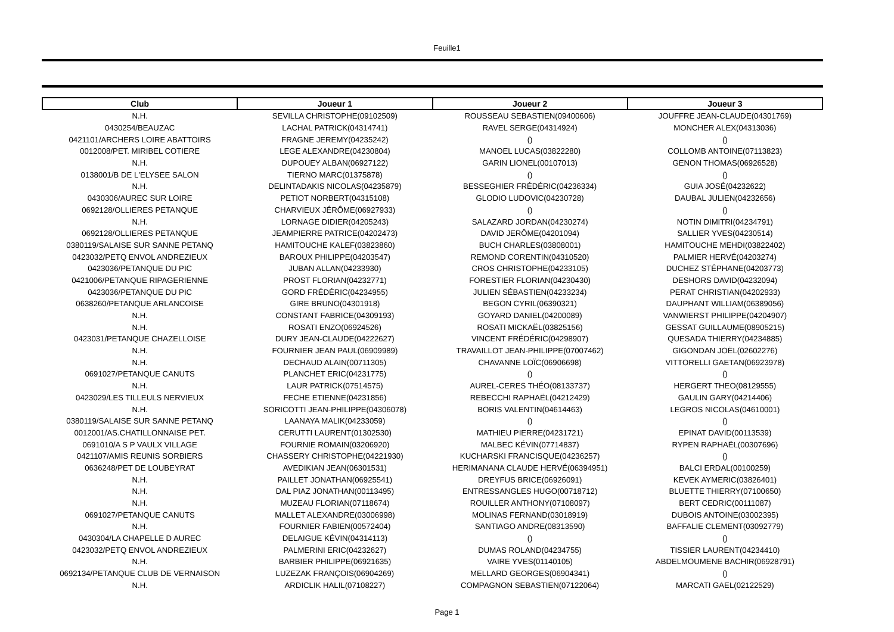Feuille1
| Club | Joueur 1 | Joueur 2 | Joueur 3 |
| --- | --- | --- | --- |
| N.H. | SEVILLA CHRISTOPHE(09102509) | ROUSSEAU SEBASTIEN(09400606) | JOUFFRE JEAN-CLAUDE(04301769) |
| 0430254/BEAUZAC | LACHAL PATRICK(04314741) | RAVEL SERGE(04314924) | MONCHER ALEX(04313036) |
| 0421101/ARCHERS LOIRE ABATTOIRS | FRAGNE JEREMY(04235242) | () | () |
| 0012008/PET. MIRIBEL COTIERE | LEGE ALEXANDRE(04230804) | MANOEL LUCAS(03822280) | COLLOMB ANTOINE(07113823) |
| N.H. | DUPOUEY ALBAN(06927122) | GARIN LIONEL(00107013) | GENON THOMAS(06926528) |
| 0138001/B DE L'ELYSEE SALON | TIERNO MARC(01375878) | () | () |
| N.H. | DELINTADAKIS NICOLAS(04235879) | BESSEGHIER FRÉDÉRIC(04236334) | GUIA JOSÉ(04232622) |
| 0430306/AUREC SUR LOIRE | PETIOT NORBERT(04315108) | GLODIO LUDOVIC(04230728) | DAUBAL JULIEN(04232656) |
| 0692128/OLLIERES PETANQUE | CHARVIEUX JÉRÔME(06927933) | () | () |
| N.H. | LORNAGE DIDIER(04205243) | SALAZARD JORDAN(04230274) | NOTIN DIMITRI(04234791) |
| 0692128/OLLIERES PETANQUE | JEAMPIERRE PATRICE(04202473) | DAVID JERÔME(04201094) | SALLIER YVES(04230514) |
| 0380119/SALAISE SUR SANNE PETANQ | HAMITOUCHE KALEF(03823860) | BUCH CHARLES(03808001) | HAMITOUCHE MEHDI(03822402) |
| 0423032/PETQ ENVOL ANDREZIEUX | BAROUX PHILIPPE(04203547) | REMOND CORENTIN(04310520) | PALMIER HERVÉ(04203274) |
| 0423036/PETANQUE DU PIC | JUBAN ALLAN(04233930) | CROS CHRISTOPHE(04233105) | DUCHEZ STÉPHANE(04203773) |
| 0421006/PETANQUE RIPAGERIENNE | PROST FLORIAN(04232771) | FORESTIER FLORIAN(04230430) | DESHORS DAVID(04232094) |
| 0423036/PETANQUE DU PIC | GORD FRÉDÉRIC(04234955) | JULIEN SÉBASTIEN(04233234) | PERAT CHRISTIAN(04202933) |
| 0638260/PETANQUE ARLANCOISE | GIRE BRUNO(04301918) | BEGON CYRIL(06390321) | DAUPHANT WILLIAM(06389056) |
| N.H. | CONSTANT FABRICE(04309193) | GOYARD DANIEL(04200089) | VANWIERST PHILIPPE(04204907) |
| N.H. | ROSATI ENZO(06924526) | ROSATI MICKAËL(03825156) | GESSAT GUILLAUME(08905215) |
| 0423031/PETANQUE CHAZELLOISE | DURY JEAN-CLAUDE(04222627) | VINCENT FRÉDÉRIC(04298907) | QUESADA THIERRY(04234885) |
| N.H. | FOURNIER JEAN PAUL(06909989) | TRAVAILLOT JEAN-PHILIPPE(07007462) | GIGONDAN JOËL(02602276) |
| N.H. | DECHAUD ALAIN(00711305) | CHAVANNE LOÏC(06906698) | VITTORELLI GAETAN(06923978) |
| 0691027/PETANQUE CANUTS | PLANCHET ERIC(04231775) | () | () |
| N.H. | LAUR PATRICK(07514575) | AUREL-CERES THÉO(08133737) | HERGERT THEO(08129555) |
| 0423029/LES TILLEULS NERVIEUX | FECHE ETIENNE(04231856) | REBECCHI RAPHAËL(04212429) | GAULIN GARY(04214406) |
| N.H. | SORICOTTI JEAN-PHILIPPE(04306078) | BORIS VALENTIN(04614463) | LEGROS NICOLAS(04610001) |
| 0380119/SALAISE SUR SANNE PETANQ | LAANAYA MALIK(04233059) | () | () |
| 0012001/AS.CHATILLONNAISE PET. | CERUTTI LAURENT(01302530) | MATHIEU PIERRE(04231721) | EPINAT DAVID(00113539) |
| 0691010/A S P VAULX VILLAGE | FOURNIE ROMAIN(03206920) | MALBEC KÉVIN(07714837) | RYPEN RAPHAËL(00307696) |
| 0421107/AMIS REUNIS SORBIERS | CHASSERY CHRISTOPHE(04221930) | KUCHARSKI FRANCISQUE(04236257) | () |
| 0636248/PET DE LOUBEYRAT | AVEDIKIAN JEAN(06301531) | HERIMANANA CLAUDE HERVÉ(06394951) | BALCI ERDAL(00100259) |
| N.H. | PAILLET JONATHAN(06925541) | DREYFUS BRICE(06926091) | KEVEK AYMERIC(03826401) |
| N.H. | DAL PIAZ JONATHAN(00113495) | ENTRESSANGLES HUGO(00718712) | BLUETTE THIERRY(07100650) |
| N.H. | MUZEAU FLORIAN(07118674) | ROUILLER ANTHONY(07108097) | BERT CEDRIC(00111087) |
| 0691027/PETANQUE CANUTS | MALLET ALEXANDRE(03006998) | MOLINAS FERNAND(03018919) | DUBOIS ANTOINE(03002395) |
| N.H. | FOURNIER FABIEN(00572404) | SANTIAGO ANDRE(08313590) | BAFFALIE CLEMENT(03092779) |
| 0430304/LA CHAPELLE D AUREC | DELAIGUE KÉVIN(04314113) | () | () |
| 0423032/PETQ ENVOL ANDREZIEUX | PALMERINI ERIC(04232627) | DUMAS ROLAND(04234755) | TISSIER LAURENT(04234410) |
| N.H. | BARBIER PHILIPPE(06921635) | VAIRE YVES(01140105) | ABDELMOUMENE BACHIR(06928791) |
| 0692134/PETANQUE CLUB DE VERNAISON | LUZEZAK FRANÇOIS(06904269) | MELLARD GEORGES(06904341) | () |
| N.H. | ARDICLIK HALIL(07108227) | COMPAGNON SEBASTIEN(07122064) | MARCATI GAEL(02122529) |
Page 1